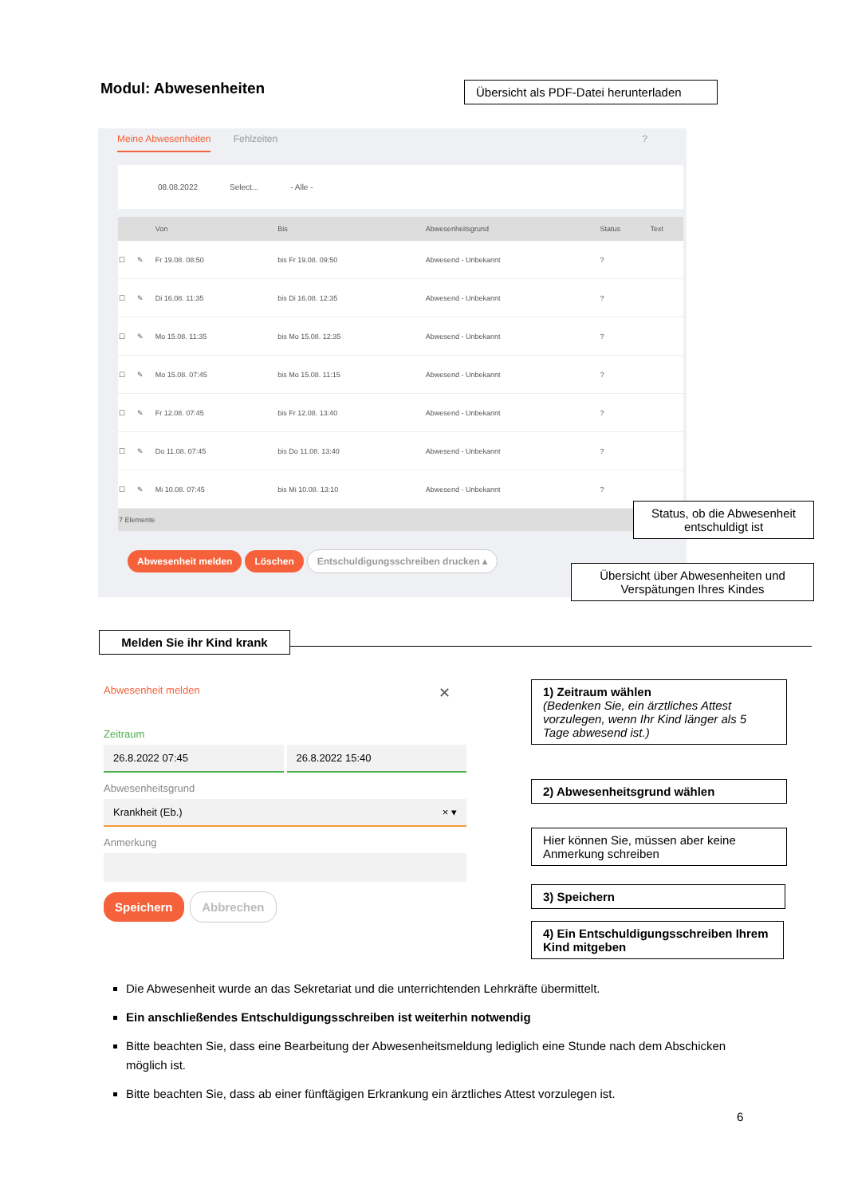Modul: Abwesenheiten
Übersicht als PDF-Datei herunterladen
Meine Abwesenheiten Fehlzeiten ?
08.08.2022 Select... - Alle -
| | | Von | Bis | Abwesenheitsgrund | Status | Text |
| --- | --- | --- | --- | --- | --- | --- |
| ☐ | ✎ | Fr 19.08. 08:50 | bis Fr 19.08. 09:50 | Abwesend - Unbekannt | ? | |
| ☐ | ✎ | Di 16.08. 11:35 | bis Di 16.08. 12:35 | Abwesend - Unbekannt | ? | |
| ☐ | ✎ | Mo 15.08. 11:35 | bis Mo 15.08. 12:35 | Abwesend - Unbekannt | ? | |
| ☐ | ✎ | Mo 15.08. 07:45 | bis Mo 15.08. 11:15 | Abwesend - Unbekannt | ? | |
| ☐ | ✎ | Fr 12.08. 07:45 | bis Fr 12.08. 13:40 | Abwesend - Unbekannt | ? | |
| ☐ | ✎ | Do 11.08. 07:45 | bis Do 11.08. 13:40 | Abwesend - Unbekannt | ? | |
| ☐ | ✎ | Mi 10.08. 07:45 | bis Mi 10.08. 13:10 | Abwesend - Unbekannt | ? | |
| 7 Elemente | | | | | | |
Abwesenheit melden Löschen Entschuldigungsschreiben drucken ▴
Status, ob die Abwesenheit entschuldigt ist
Übersicht über Abwesenheiten und Verspätungen Ihres Kindes
Melden Sie ihr Kind krank
Abwesenheit melden ✕
Zeitraum
26.8.2022 07:45 26.8.2022 15:40
Abwesenheitsgrund
Krankheit (Eb.) × ▾
Anmerkung
Speichern Abbrechen
1) Zeitraum wählen
(Bedenken Sie, ein ärztliches Attest vorzulegen, wenn Ihr Kind länger als 5 Tage abwesend ist.)
2) Abwesenheitsgrund wählen
Hier können Sie, müssen aber keine Anmerkung schreiben
3) Speichern
4) Ein Entschuldigungsschreiben Ihrem Kind mitgeben
Die Abwesenheit wurde an das Sekretariat und die unterrichtenden Lehrkräfte übermittelt.
Ein anschließendes Entschuldigungsschreiben ist weiterhin notwendig
Bitte beachten Sie, dass eine Bearbeitung der Abwesenheitsmeldung lediglich eine Stunde nach dem Abschicken möglich ist.
Bitte beachten Sie, dass ab einer fünftägigen Erkrankung ein ärztliches Attest vorzulegen ist.
6